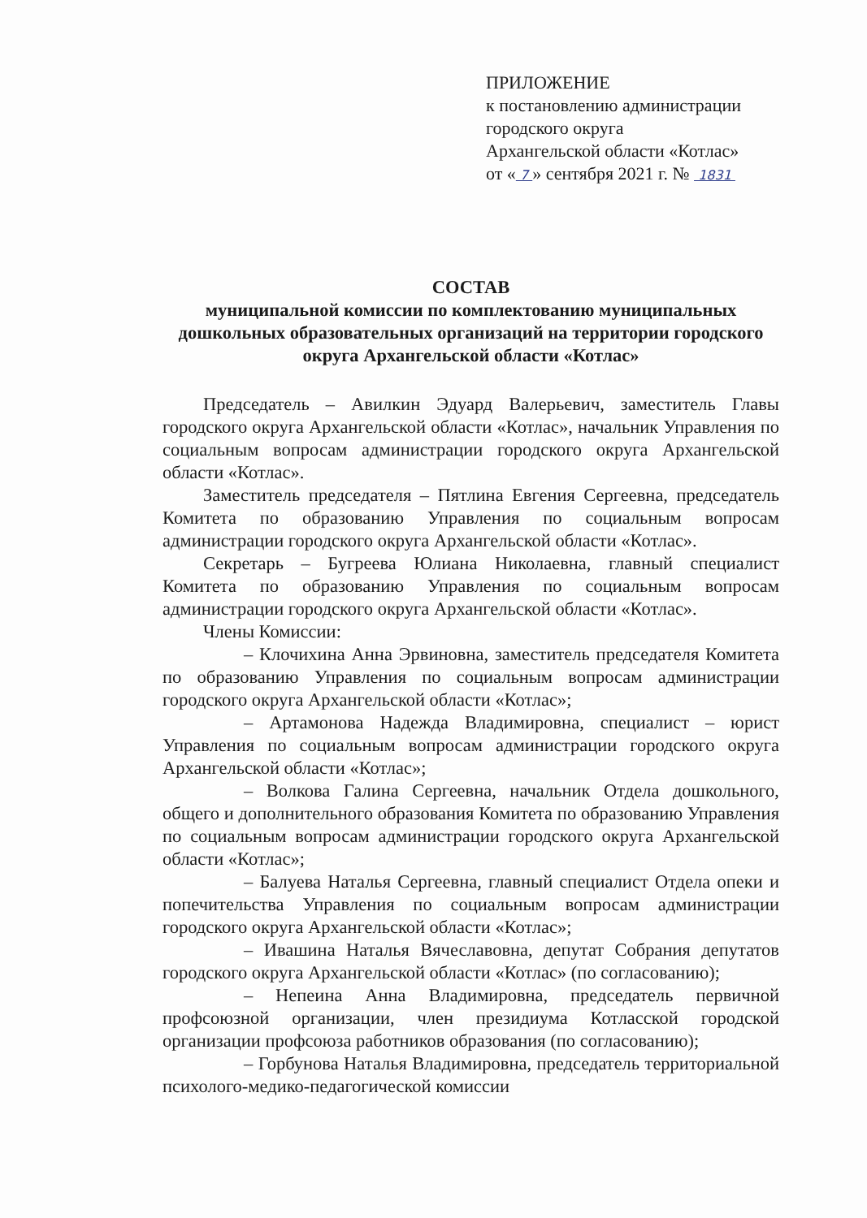ПРИЛОЖЕНИЕ
к постановлению администрации
городского округа
Архангельской области «Котлас»
от « 7 » сентября 2021 г. № 1831
СОСТАВ
муниципальной комиссии по комплектованию муниципальных дошкольных образовательных организаций на территории городского округа Архангельской области «Котлас»
Председатель – Авилкин Эдуард Валерьевич, заместитель Главы городского округа Архангельской области «Котлас», начальник Управления по социальным вопросам администрации городского округа Архангельской области «Котлас».
Заместитель председателя – Пятлина Евгения Сергеевна, председатель Комитета по образованию Управления по социальным вопросам администрации городского округа Архангельской области «Котлас».
Секретарь – Бугреева Юлиана Николаевна, главный специалист Комитета по образованию Управления по социальным вопросам администрации городского округа Архангельской области «Котлас».
Члены Комиссии:
– Клочихина Анна Эрвиновна, заместитель председателя Комитета по образованию Управления по социальным вопросам администрации городского округа Архангельской области «Котлас»;
– Артамонова Надежда Владимировна, специалист – юрист Управления по социальным вопросам администрации городского округа Архангельской области «Котлас»;
– Волкова Галина Сергеевна, начальник Отдела дошкольного, общего и дополнительного образования Комитета по образованию Управления по социальным вопросам администрации городского округа Архангельской области «Котлас»;
– Балуева Наталья Сергеевна, главный специалист Отдела опеки и попечительства Управления по социальным вопросам администрации городского округа Архангельской области «Котлас»;
– Ивашина Наталья Вячеславовна, депутат Собрания депутатов городского округа Архангельской области «Котлас» (по согласованию);
– Непеина Анна Владимировна, председатель первичной профсоюзной организации, член президиума Котласской городской организации профсоюза работников образования (по согласованию);
– Горбунова Наталья Владимировна, председатель территориальной психолого-медико-педагогической комиссии